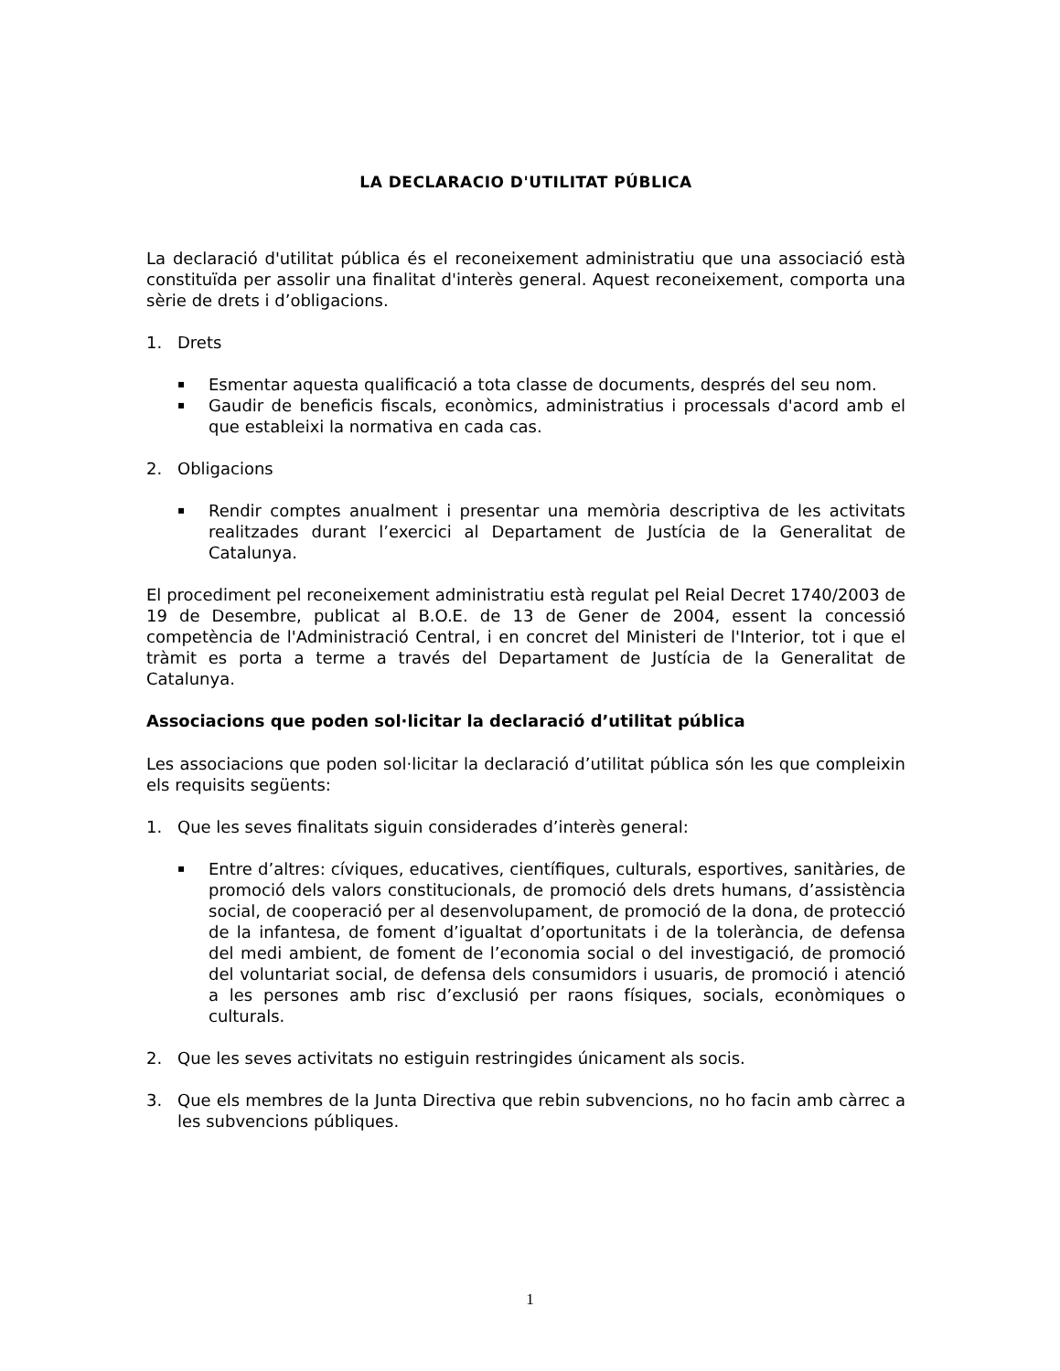LA DECLARACIO D'UTILITAT PÚBLICA
La declaració d'utilitat pública és el reconeixement administratiu que una associació està constituïda per assolir una finalitat d'interès general. Aquest reconeixement, comporta una sèrie de drets i d’obligacions.
1. Drets
▪ Esmentar aquesta qualificació a tota classe de documents, després del seu nom.
▪ Gaudir de beneficis fiscals, econòmics, administratius i processals d'acord amb el que estableixi la normativa en cada cas.
2. Obligacions
▪ Rendir comptes anualment i presentar una memòria descriptiva de les activitats realitzades durant l’exercici al Departament de Justícia de la Generalitat de Catalunya.
El procediment pel reconeixement administratiu està regulat pel Reial Decret 1740/2003 de 19 de Desembre, publicat al B.O.E. de 13 de Gener de 2004, essent la concessió competència de l'Administració Central, i en concret del Ministeri de l'Interior, tot i que el tràmit es porta a terme a través del Departament de Justícia de la Generalitat de Catalunya.
Associacions que poden sol·licitar la declaració d’utilitat pública
Les associacions que poden sol·licitar la declaració d’utilitat pública són les que compleixin els requisits següents:
1. Que les seves finalitats siguin considerades d’interès general:
▪ Entre d’altres: cíviques, educatives, científiques, culturals, esportives, sanitàries, de promoció dels valors constitucionals, de promoció dels drets humans, d’assistència social, de cooperació per al desenvolupament, de promoció de la dona, de protecció de la infantesa, de foment d’igualtat d’oportunitats i de la tolerància, de defensa del medi ambient, de foment de l’economia social o del investigació, de promoció del voluntariat social, de defensa dels consumidors i usuaris, de promoció i atenció a les persones amb risc d’exclusió per raons físiques, socials, econòmiques o culturals.
2. Que les seves activitats no estiguin restringides únicament als socis.
3. Que els membres de la Junta Directiva que rebin subvencions, no ho facin amb càrrec a les subvencions públiques.
1